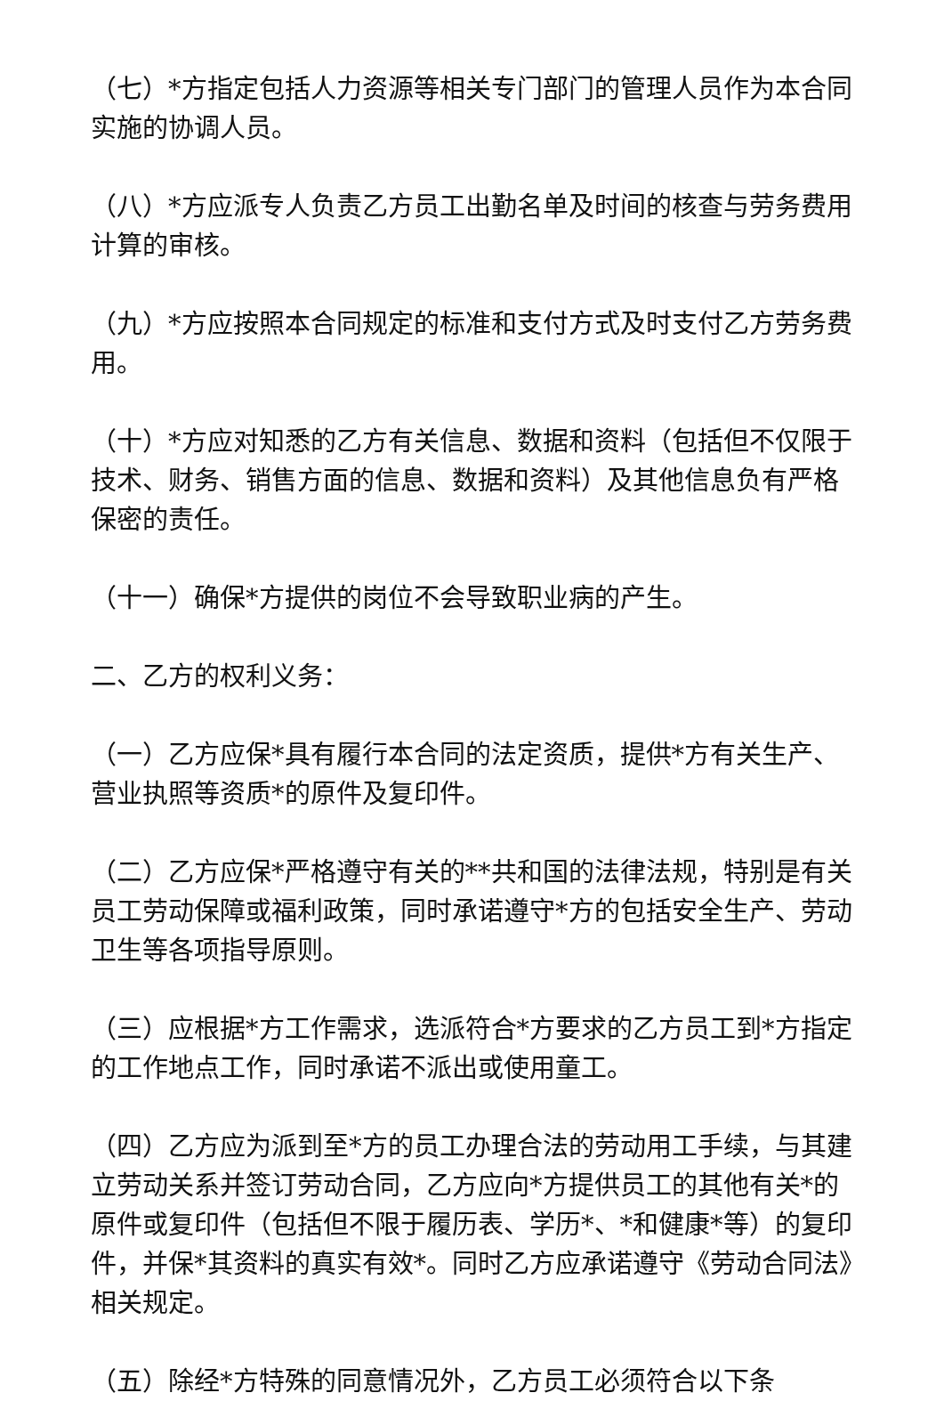（七）*方指定包括人力资源等相关专门部门的管理人员作为本合同实施的协调人员。
（八）*方应派专人负责乙方员工出勤名单及时间的核查与劳务费用计算的审核。
（九）*方应按照本合同规定的标准和支付方式及时支付乙方劳务费用。
（十）*方应对知悉的乙方有关信息、数据和资料（包括但不仅限于技术、财务、销售方面的信息、数据和资料）及其他信息负有严格保密的责任。
（十一）确保*方提供的岗位不会导致职业病的产生。
二、乙方的权利义务：
（一）乙方应保*具有履行本合同的法定资质，提供*方有关生产、营业执照等资质*的原件及复印件。
（二）乙方应保*严格遵守有关的**共和国的法律法规，特别是有关员工劳动保障或福利政策，同时承诺遵守*方的包括安全生产、劳动卫生等各项指导原则。
（三）应根据*方工作需求，选派符合*方要求的乙方员工到*方指定的工作地点工作，同时承诺不派出或使用童工。
（四）乙方应为派到至*方的员工办理合法的劳动用工手续，与其建立劳动关系并签订劳动合同，乙方应向*方提供员工的其他有关*的原件或复印件（包括但不限于履历表、学历*、*和健康*等）的复印件，并保*其资料的真实有效*。同时乙方应承诺遵守《劳动合同法》相关规定。
（五）除经*方特殊的同意情况外，乙方员工必须符合以下条